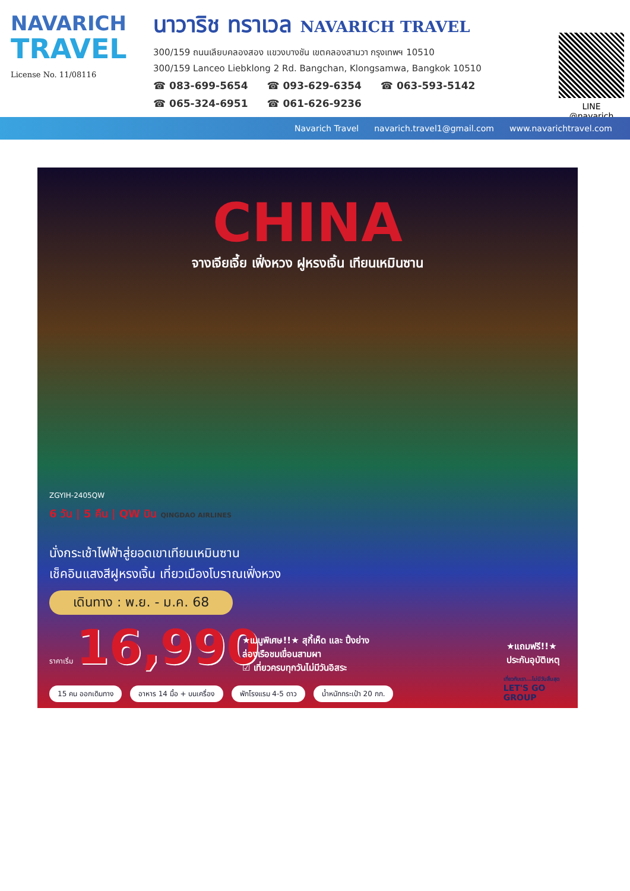NAVARICH
TRAVEL
License No. 11/08116
นาวาริช ทราเวล NAVARICH TRAVEL
300/159 ถนนเลียบคลองสอง แขวงบางชัน เขตคลองสามวา กรุงเทพฯ 10510
300/159 Lanceo Liebklong 2 Rd. Bangchan, Klongsamwa, Bangkok 10510
☎ 083-699-5654 ☎ 093-629-6354 ☎ 063-593-5142
☎ 065-324-6951 ☎ 061-626-9236
LINE
@navarich
Navarich Travel navarich.travel1@gmail.com www.navarichtravel.com
CHINA
จางเจียเจี้ย เฟิ่งหวง ฝูหรงเจิ้น เทียนเหมินซาน
ZGYIH-2405QW
6 วัน | 5 คืน | QW บิน QINGDAO AIRLINES
นั่งกระเช้าไฟฟ้าสู่ยอดเขาเทียนเหมินซาน
เช็คอินแสงสีฝูหรงเจิ้น เที่ยวเมืองโบราณเฟิ่งหวง
เดินทาง : พ.ย. - ม.ค. 68
ราคาเริ่ม 16,990
★เมนูพิเศษ!!★ สุกี้เห็ด และ ปิ้งย่าง
ล่องเรือชมเขื่อนสามผา
☑ เที่ยวครบทุกวันไม่มีวันอิสระ
★แถมฟรี!!★
ประกันอุบัติเหตุ
15 คน ออกเดินทาง อาหาร 14 มื้อ + บนเครื่อง พักโรงแรม 4-5 ดาว น้ำหนักกระเป๋า 20 กก.
เที่ยวกับเรา...ไม่มีวันสิ้นสุด
LET'S GO
GROUP